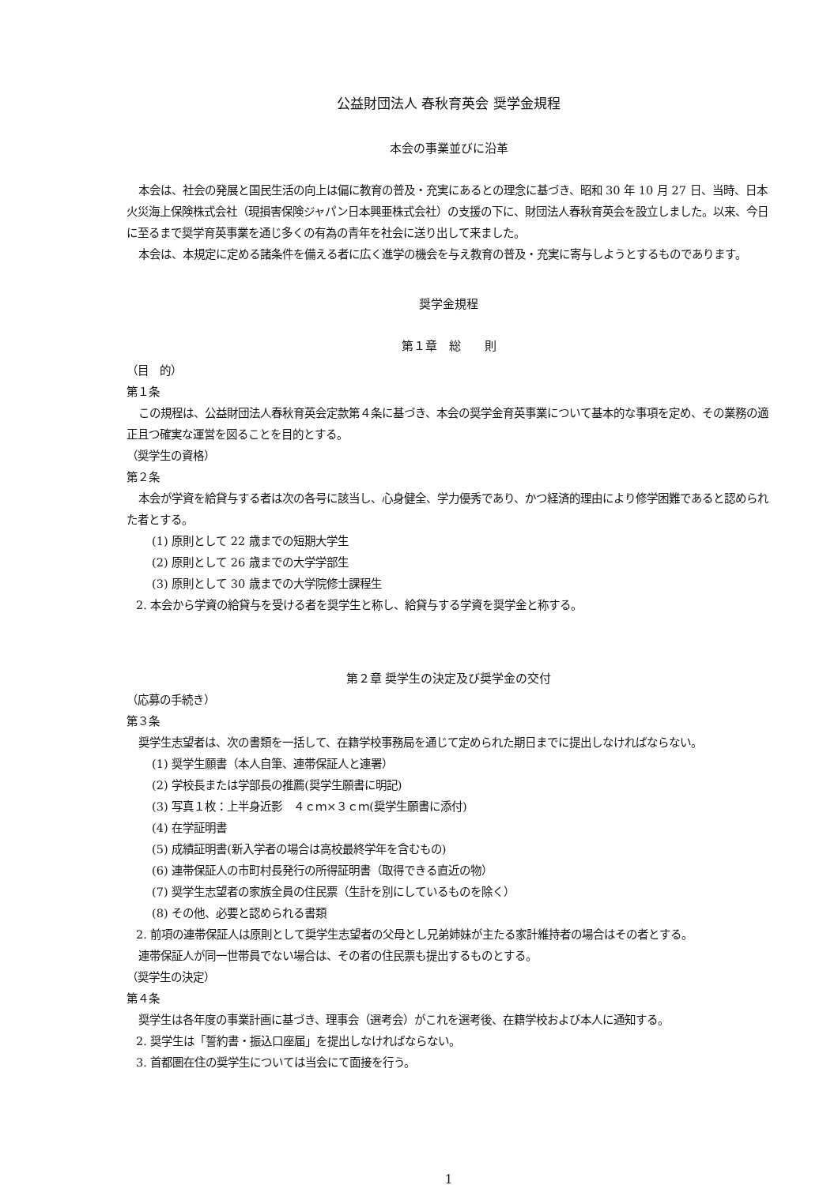公益財団法人 春秋育英会 奨学金規程
本会の事業並びに沿革
本会は、社会の発展と国民生活の向上は偏に教育の普及・充実にあるとの理念に基づき、昭和 30 年 10 月 27 日、当時、日本火災海上保険株式会社（現損害保険ジャパン日本興亜株式会社）の支援の下に、財団法人春秋育英会を設立しました。以来、今日に至るまで奨学育英事業を通じ多くの有為の青年を社会に送り出して来ました。
本会は、本規定に定める諸条件を備える者に広く進学の機会を与え教育の普及・充実に寄与しようとするものであります。
奨学金規程
第１章　総　　則
（目　的）
第１条
この規程は、公益財団法人春秋育英会定款第４条に基づき、本会の奨学金育英事業について基本的な事項を定め、その業務の適正且つ確実な運営を図ることを目的とする。
（奨学生の資格）
第２条
本会が学資を給貸与する者は次の各号に該当し、心身健全、学力優秀であり、かつ経済的理由により修学困難であると認められた者とする。
(1) 原則として 22 歳までの短期大学生
(2) 原則として 26 歳までの大学学部生
(3) 原則として 30 歳までの大学院修士課程生
2. 本会から学資の給貸与を受ける者を奨学生と称し、給貸与する学資を奨学金と称する。
第２章 奨学生の決定及び奨学金の交付
（応募の手続き）
第３条
奨学生志望者は、次の書類を一括して、在籍学校事務局を通じて定められた期日までに提出しなければならない。
(1) 奨学生願書（本人自筆、連帯保証人と連署）
(2) 学校長または学部長の推薦(奨学生願書に明記)
(3) 写真１枚：上半身近影　４ｃｍ×３ｃｍ(奨学生願書に添付)
(4) 在学証明書
(5) 成績証明書(新入学者の場合は高校最終学年を含むもの)
(6) 連帯保証人の市町村長発行の所得証明書（取得できる直近の物）
(7) 奨学生志望者の家族全員の住民票（生計を別にしているものを除く）
(8) その他、必要と認められる書類
2. 前項の連帯保証人は原則として奨学生志望者の父母とし兄弟姉妹が主たる家計維持者の場合はその者とする。
連帯保証人が同一世帯員でない場合は、その者の住民票も提出するものとする。
（奨学生の決定）
第４条
奨学生は各年度の事業計画に基づき、理事会（選考会）がこれを選考後、在籍学校および本人に通知する。
2. 奨学生は「誓約書・振込口座届」を提出しなければならない。
3. 首都圏在住の奨学生については当会にて面接を行う。
1